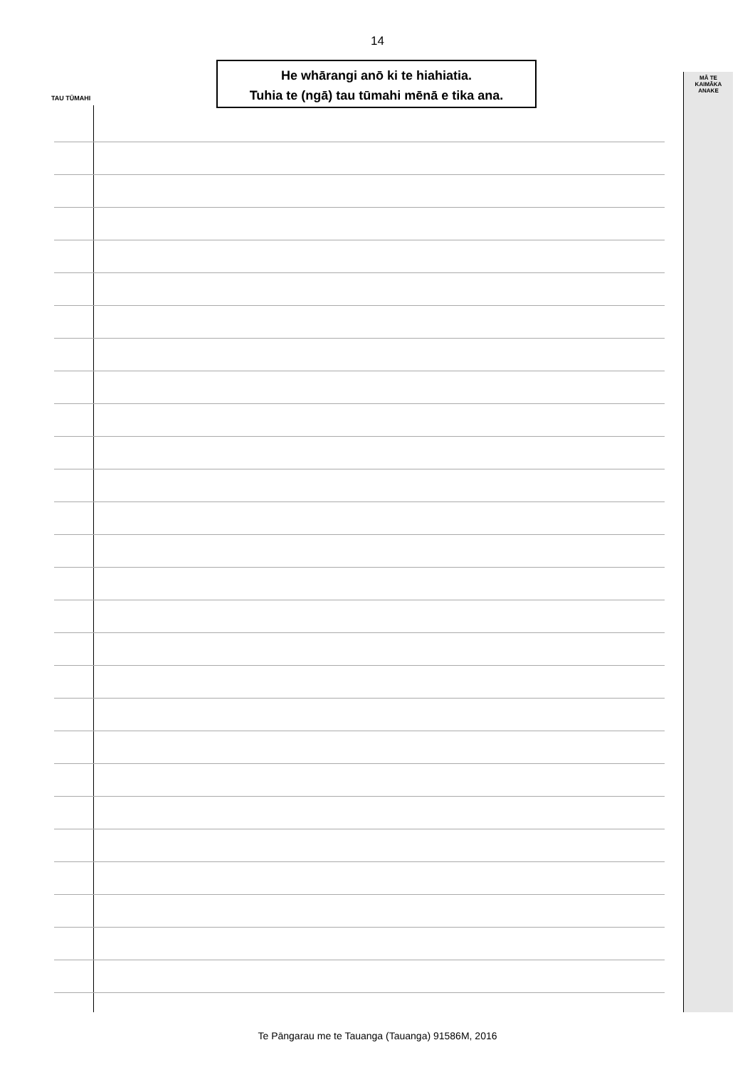14
He whārangi anō ki te hiahiatia.
Tuhia te (ngā) tau tūmahi mēnā e tika ana.
TAU TŪMAHI
MĀ TE
KAIMĀKA
ANAKE
Te Pāngarau me te Tauanga (Tauanga) 91586M, 2016